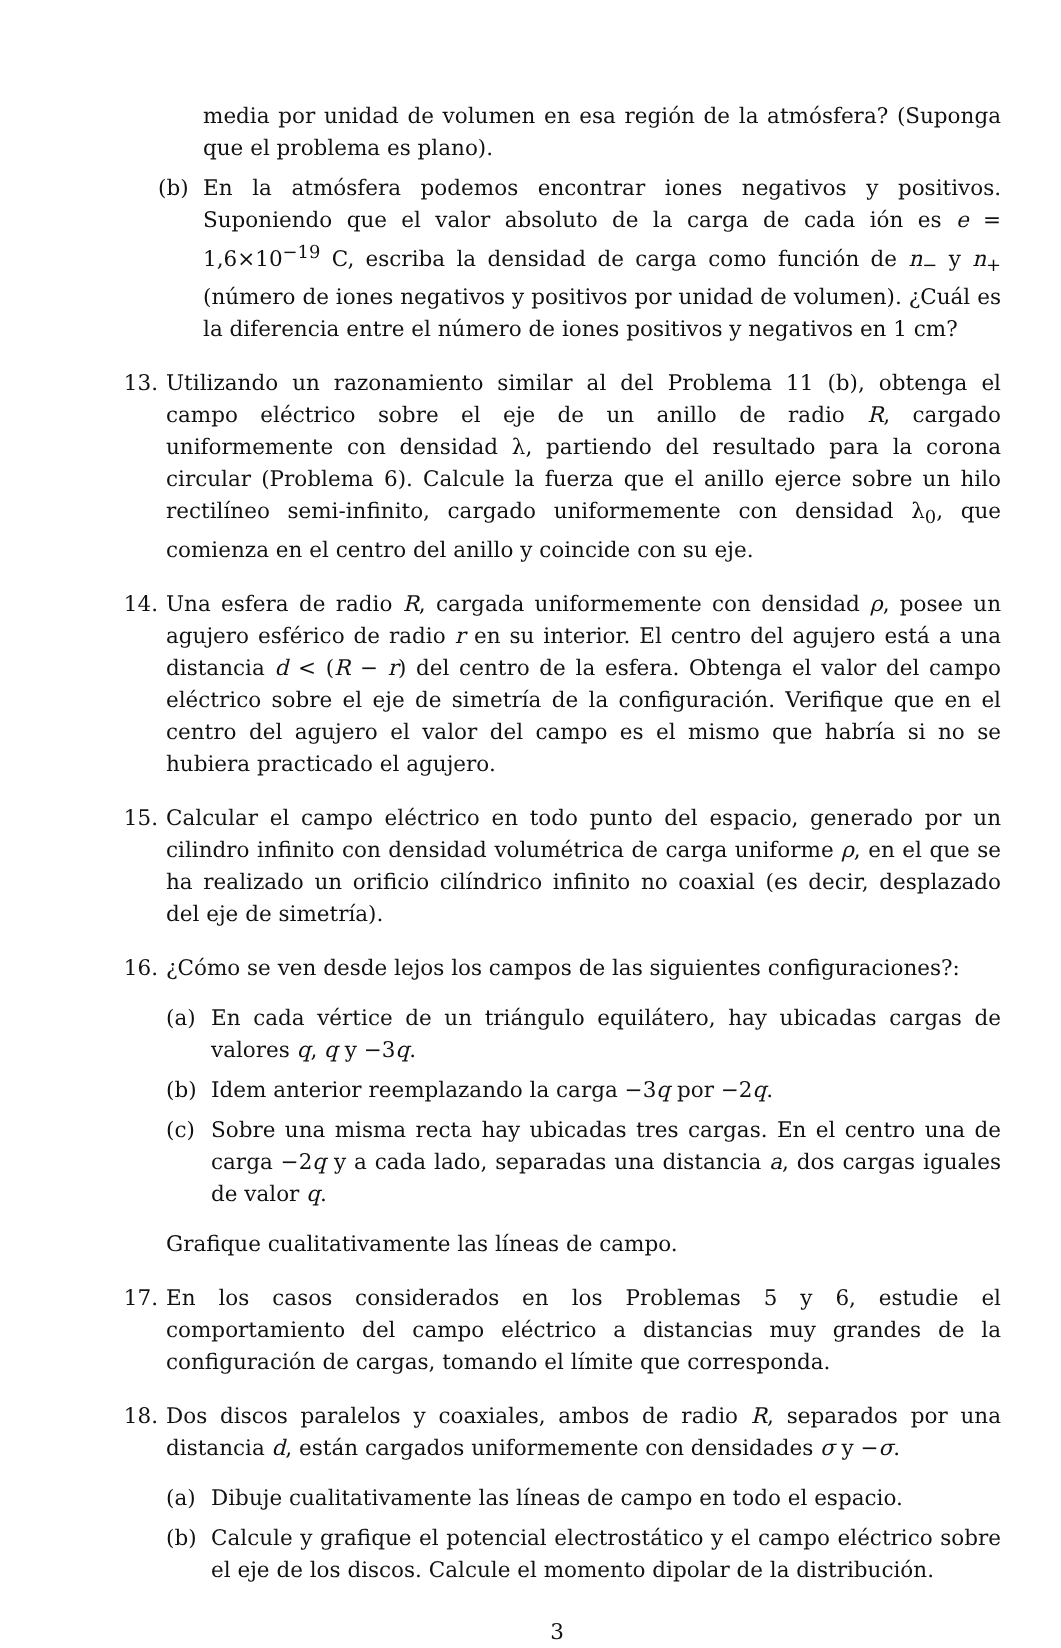media por unidad de volumen en esa región de la atmósfera? (Suponga que el problema es plano).
(b) En la atmósfera podemos encontrar iones negativos y positivos. Suponiendo que el valor absoluto de la carga de cada ión es e = 1,6×10<sup>−19</sup> C, escriba la densidad de carga como función de n<sub>−</sub> y n<sub>+</sub> (número de iones negativos y positivos por unidad de volumen). ¿Cuál es la diferencia entre el número de iones positivos y negativos en 1 cm?
13. Utilizando un razonamiento similar al del Problema 11 (b), obtenga el campo eléctrico sobre el eje de un anillo de radio R, cargado uniformemente con densidad λ, partiendo del resultado para la corona circular (Problema 6). Calcule la fuerza que el anillo ejerce sobre un hilo rectilíneo semi-infinito, cargado uniformemente con densidad λ<sub>0</sub>, que comienza en el centro del anillo y coincide con su eje.
14. Una esfera de radio R, cargada uniformemente con densidad ρ, posee un agujero esférico de radio r en su interior. El centro del agujero está a una distancia d < (R − r) del centro de la esfera. Obtenga el valor del campo eléctrico sobre el eje de simetría de la configuración. Verifique que en el centro del agujero el valor del campo es el mismo que habría si no se hubiera practicado el agujero.
15. Calcular el campo eléctrico en todo punto del espacio, generado por un cilindro infinito con densidad volumétrica de carga uniforme ρ, en el que se ha realizado un orificio cilíndrico infinito no coaxial (es decir, desplazado del eje de simetría).
16. ¿Cómo se ven desde lejos los campos de las siguientes configuraciones?:
(a) En cada vértice de un triángulo equilátero, hay ubicadas cargas de valores q, q y −3q.
(b) Idem anterior reemplazando la carga −3q por −2q.
(c) Sobre una misma recta hay ubicadas tres cargas. En el centro una de carga −2q y a cada lado, separadas una distancia a, dos cargas iguales de valor q.
Grafique cualitativamente las líneas de campo.
17. En los casos considerados en los Problemas 5 y 6, estudie el comportamiento del campo eléctrico a distancias muy grandes de la configuración de cargas, tomando el límite que corresponda.
18. Dos discos paralelos y coaxiales, ambos de radio R, separados por una distancia d, están cargados uniformemente con densidades σ y −σ.
(a) Dibuje cualitativamente las líneas de campo en todo el espacio.
(b) Calcule y grafique el potencial electrostático y el campo eléctrico sobre el eje de los discos. Calcule el momento dipolar de la distribución.
3